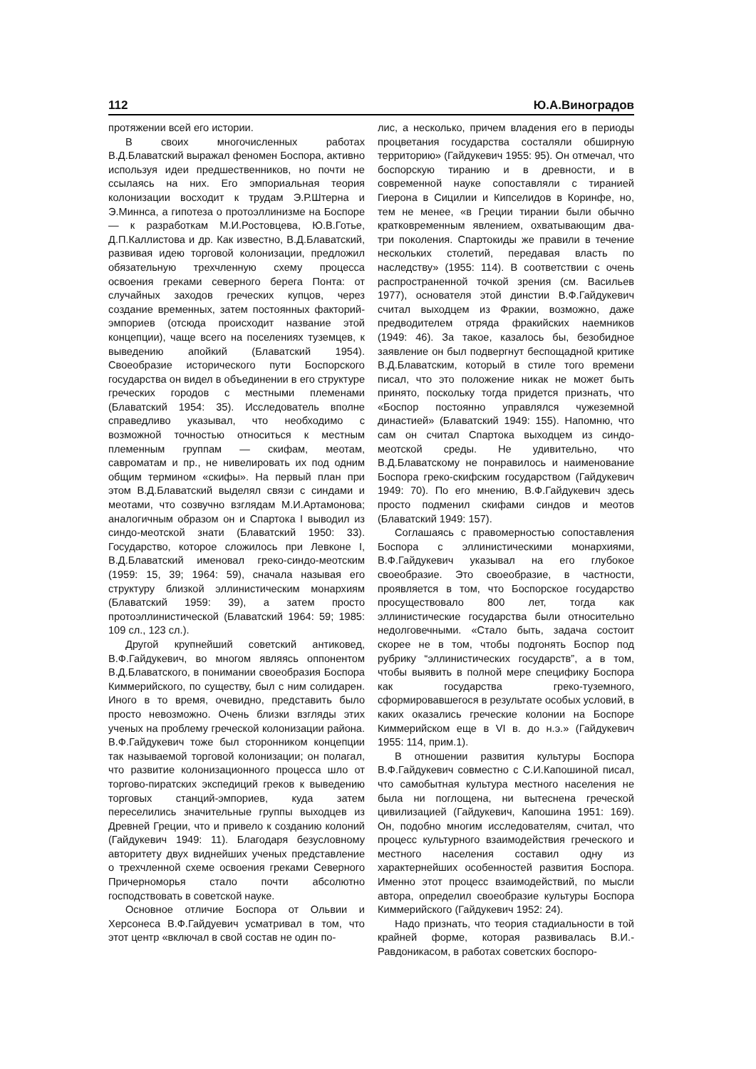112 Ю.А.Виноградов
протяжении всей его истории.
В своих многочисленных работах В.Д.Блаватский выражал феномен Боспора, активно используя идеи предшественников, но почти не ссылаясь на них. Его эмпориальная теория колонизации восходит к трудам Э.Р.Штерна и Э.Миннса, а гипотеза о протоэллинизме на Боспоре — к разработкам М.И.Ростовцева, Ю.В.Готье, Д.П.Каллистова и др. Как известно, В.Д.Блаватский, развивая идею торговой колонизации, предложил обязательную трехчленную схему процесса освоения греками северного берега Понта: от случайных заходов греческих купцов, через создание временных, затем постоянных факторий-эмпориев (отсюда происходит название этой концепции), чаще всего на поселениях туземцев, к выведению апойкий (Блаватский 1954). Своеобразие исторического пути Боспорского государства он видел в объединении в его структуре греческих городов с местными племенами (Блаватский 1954: 35). Исследователь вполне справедливо указывал, что необходимо с возможной точностью относиться к местным племенным группам — скифам, меотам, савроматам и пр., не нивелировать их под одним общим термином «скифы». На первый план при этом В.Д.Блаватский выделял связи с синдами и меотами, что созвучно взглядам М.И.Артамонова; аналогичным образом он и Спартока I выводил из синдо-меотской знати (Блаватский 1950: 33). Государство, которое сложилось при Левконе I, В.Д.Блаватский именовал греко-синдо-меотским (1959: 15, 39; 1964: 59), сначала называя его структуру близкой эллинистическим монархиям (Блаватский 1959: 39), а затем просто протоэллинистической (Блаватский 1964: 59; 1985: 109 сл., 123 сл.).
Другой крупнейший советский антиковед, В.Ф.Гайдукевич, во многом являясь оппонентом В.Д.Блаватского, в понимании своеобразия Боспора Киммерийского, по существу, был с ним солидарен. Иного в то время, очевидно, представить было просто невозможно. Очень близки взгляды этих ученых на проблему греческой колонизации района. В.Ф.Гайдукевич тоже был сторонником концепции так называемой торговой колонизации; он полагал, что развитие колонизационного процесса шло от торгово-пиратских экспедиций греков к выведению торговых станций-эмпориев, куда затем переселились значительные группы выходцев из Древней Греции, что и привело к созданию колоний (Гайдукевич 1949: 11). Благодаря безусловному авторитету двух виднейших ученых представление о трехчленной схеме освоения греками Северного Причерноморья стало почти абсолютно господствовать в советской науке.
Основное отличие Боспора от Ольвии и Херсонеса В.Ф.Гайдуевич усматривал в том, что этот центр «включал в свой состав не один по-
лис, а несколько, причем владения его в периоды процветания государства состаляли обширную территорию» (Гайдукевич 1955: 95). Он отмечал, что боспорскую тиранию и в древности, и в современной науке сопоставляли с тиранией Гиерона в Сицилии и Кипселидов в Коринфе, но, тем не менее, «в Греции тирании были обычно кратковременным явлением, охватывающим два-три поколения. Спартокиды же правили в течение нескольких столетий, передавая власть по наследству» (1955: 114). В соответствии с очень распространенной точкой зрения (см. Васильев 1977), основателя этой динстии В.Ф.Гайдукевич считал выходцем из Фракии, возможно, даже предводителем отряда фракийских наемников (1949: 46). За такое, казалось бы, безобидное заявление он был подвергнут беспощадной критике В.Д.Блаватским, который в стиле того времени писал, что это положение никак не может быть принято, поскольку тогда придется признать, что «Боспор постоянно управлялся чужеземной династией» (Блаватский 1949: 155). Напомню, что сам он считал Спартока выходцем из синдо-меотской среды. Не удивительно, что В.Д.Блаватскому не понравилось и наименование Боспора греко-скифским государством (Гайдукевич 1949: 70). По его мнению, В.Ф.Гайдукевич здесь просто подменил скифами синдов и меотов (Блаватский 1949: 157).
Соглашаясь с правомерностью сопоставления Боспора с эллинистическими монархиями, В.Ф.Гайдукевич указывал на его глубокое своеобразие. Это своеобразие, в частности, проявляется в том, что Боспорское государство просуществовало 800 лет, тогда как эллинистические государства были относительно недолговечными. «Стало быть, задача состоит скорее не в том, чтобы подгонять Боспор под рубрику “эллинистических государств”, а в том, чтобы выявить в полной мере специфику Боспора как государства греко-туземного, сформировавшегося в результате особых условий, в каких оказались греческие колонии на Боспоре Киммерийском еще в VI в. до н.э.» (Гайдукевич 1955: 114, прим.1).
В отношении развития культуры Боспора В.Ф.Гайдукевич совместно с С.И.Капошиной писал, что самобытная культура местного населения не была ни поглощена, ни вытеснена греческой цивилизацией (Гайдукевич, Капошина 1951: 169). Он, подобно многим исследователям, считал, что процесс культурного взаимодействия греческого и местного населения составил одну из характернейших особенностей развития Боспора. Именно этот процесс взаимодействий, по мысли автора, определил своеобразие культуры Боспора Киммерийского (Гайдукевич 1952: 24).
Надо признать, что теория стадиальности в той крайней форме, которая развивалась В.И.-Равдоникасом, в работах советских боспоро-